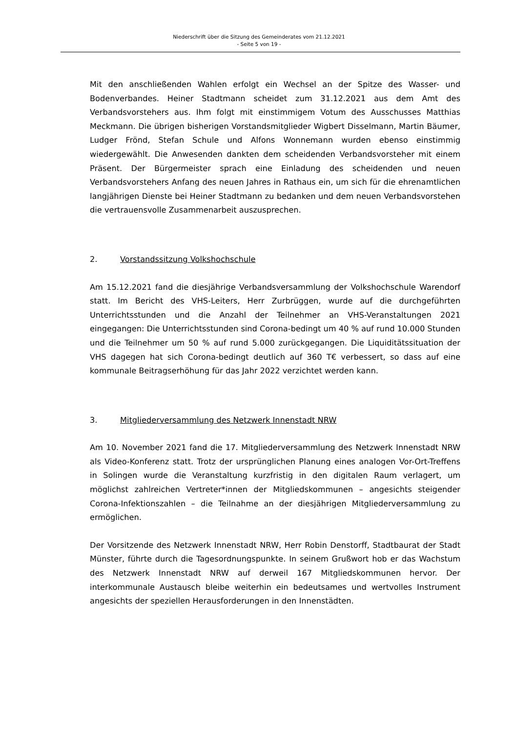Niederschrift über die Sitzung des Gemeinderates vom 21.12.2021
- Seite 5 von 19 -
Mit den anschließenden Wahlen erfolgt ein Wechsel an der Spitze des Wasser- und Bodenverbandes. Heiner Stadtmann scheidet zum 31.12.2021 aus dem Amt des Verbandsvorstehers aus. Ihm folgt mit einstimmigem Votum des Ausschusses Matthias Meckmann. Die übrigen bisherigen Vorstandsmitglieder Wigbert Disselmann, Martin Bäumer, Ludger Frönd, Stefan Schule und Alfons Wonnemann wurden ebenso einstimmig wiedergewählt. Die Anwesenden dankten dem scheidenden Verbandsvorsteher mit einem Präsent. Der Bürgermeister sprach eine Einladung des scheidenden und neuen Verbandsvorstehers Anfang des neuen Jahres in Rathaus ein, um sich für die ehrenamtlichen langjährigen Dienste bei Heiner Stadtmann zu bedanken und dem neuen Verbandsvorstehen die vertrauensvolle Zusammenarbeit auszusprechen.
2. Vorstandssitzung Volkshochschule
Am 15.12.2021 fand die diesjährige Verbandsversammlung der Volkshochschule Warendorf statt. Im Bericht des VHS-Leiters, Herr Zurbrüggen, wurde auf die durchgeführten Unterrichtsstunden und die Anzahl der Teilnehmer an VHS-Veranstaltungen 2021 eingegangen: Die Unterrichtsstunden sind Corona-bedingt um 40 % auf rund 10.000 Stunden und die Teilnehmer um 50 % auf rund 5.000 zurückgegangen. Die Liquiditätssituation der VHS dagegen hat sich Corona-bedingt deutlich auf 360 T€ verbessert, so dass auf eine kommunale Beitragserhöhung für das Jahr 2022 verzichtet werden kann.
3. Mitgliederversammlung des Netzwerk Innenstadt NRW
Am 10. November 2021 fand die 17. Mitgliederversammlung des Netzwerk Innenstadt NRW als Video-Konferenz statt. Trotz der ursprünglichen Planung eines analogen Vor-Ort-Treffens in Solingen wurde die Veranstaltung kurzfristig in den digitalen Raum verlagert, um möglichst zahlreichen Vertreter*innen der Mitgliedskommunen – angesichts steigender Corona-Infektionszahlen – die Teilnahme an der diesjährigen Mitgliederversammlung zu ermöglichen.
Der Vorsitzende des Netzwerk Innenstadt NRW, Herr Robin Denstorff, Stadtbaurat der Stadt Münster, führte durch die Tagesordnungspunkte. In seinem Grußwort hob er das Wachstum des Netzwerk Innenstadt NRW auf derweil 167 Mitgliedskommunen hervor. Der interkommunale Austausch bleibe weiterhin ein bedeutsames und wertvolles Instrument angesichts der speziellen Herausforderungen in den Innenstädten.